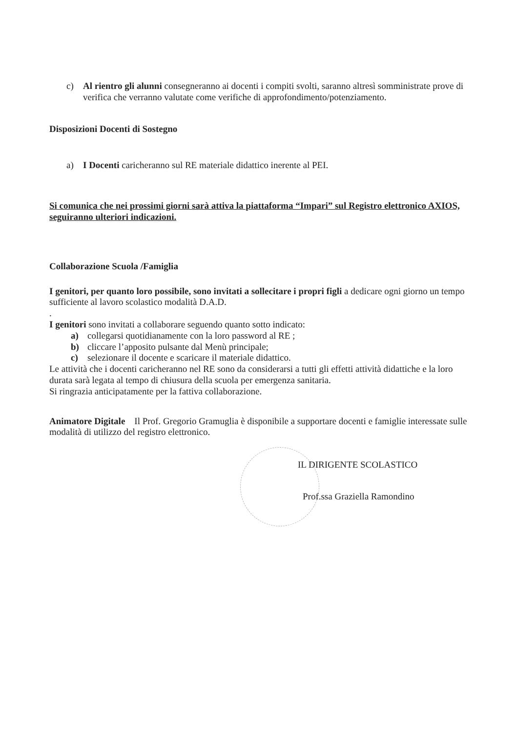c) Al rientro gli alunni consegneranno ai docenti i compiti svolti, saranno altresì somministrate prove di verifica che verranno valutate come verifiche di approfondimento/potenziamento.
Disposizioni Docenti di Sostegno
a) I Docenti caricheranno sul RE materiale didattico inerente al PEI.
Si comunica che nei prossimi giorni sarà attiva la piattaforma “Impari” sul Registro elettronico AXIOS, seguiranno ulteriori indicazioni.
Collaborazione Scuola /Famiglia
I genitori, per quanto loro possibile, sono invitati a sollecitare i propri figli a dedicare ogni giorno un tempo sufficiente al lavoro scolastico modalità D.A.D.
.
I genitori sono invitati a collaborare seguendo quanto sotto indicato:
a) collegarsi quotidianamente con la loro password al RE ;
b) cliccare l’apposito pulsante dal Menù principale;
c) selezionare il docente e scaricare il materiale didattico.
Le attività che i docenti caricheranno nel RE sono da considerarsi a tutti gli effetti attività didattiche e la loro durata sarà legata al tempo di chiusura della scuola per emergenza sanitaria.
Si ringrazia anticipatamente per la fattiva collaborazione.
Animatore Digitale Il Prof. Gregorio Gramuglia è disponibile a supportare docenti e famiglie interessate sulle modalità di utilizzo del registro elettronico.
IL DIRIGENTE SCOLASTICO
Prof.ssa Graziella Ramondino